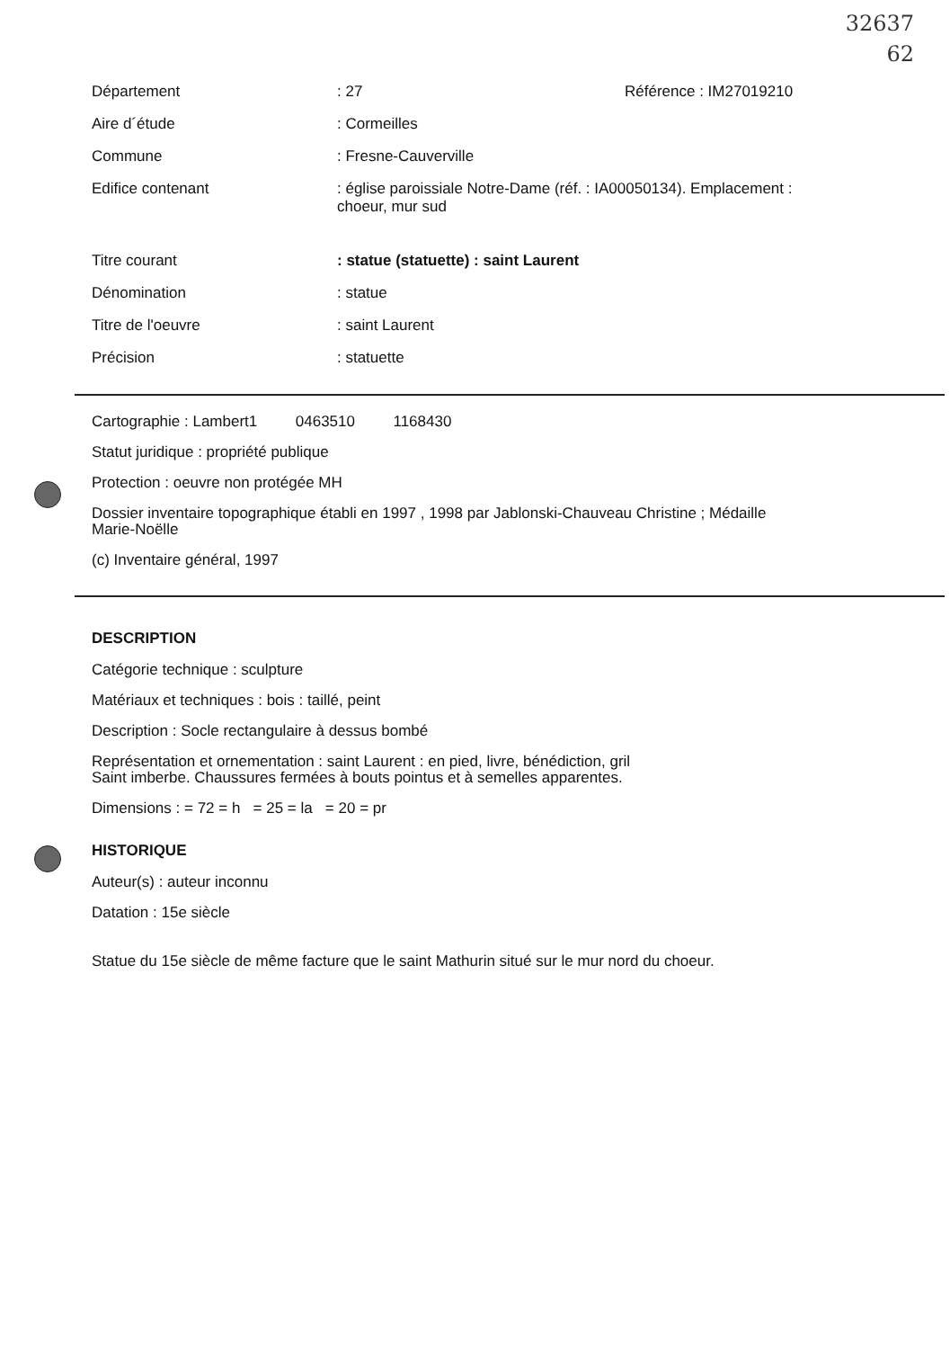32637
62
Département : 27 Référence : IM27019210
Aire d´étude : Cormeilles
Commune : Fresne-Cauverville
Edifice contenant : église paroissiale Notre-Dame (réf. : IA00050134). Emplacement : choeur, mur sud
Titre courant : statue (statuette) : saint Laurent
Dénomination : statue
Titre de l'oeuvre : saint Laurent
Précision : statuette
Cartographie : Lambert1 0463510 1168430
Statut juridique : propriété publique
Protection : oeuvre non protégée MH
Dossier inventaire topographique établi en 1997 , 1998 par Jablonski-Chauveau Christine ; Médaille Marie-Noëlle
(c) Inventaire général, 1997
DESCRIPTION
Catégorie technique : sculpture
Matériaux et techniques : bois : taillé, peint
Description : Socle rectangulaire à dessus bombé
Représentation et ornementation : saint Laurent : en pied, livre, bénédiction, gril
Saint imberbe. Chaussures fermées à bouts pointus et à semelles apparentes.
Dimensions : = 72 = h = 25 = la = 20 = pr
HISTORIQUE
Auteur(s) : auteur inconnu
Datation : 15e siècle
Statue du 15e siècle de même facture que le saint Mathurin situé sur le mur nord du choeur.